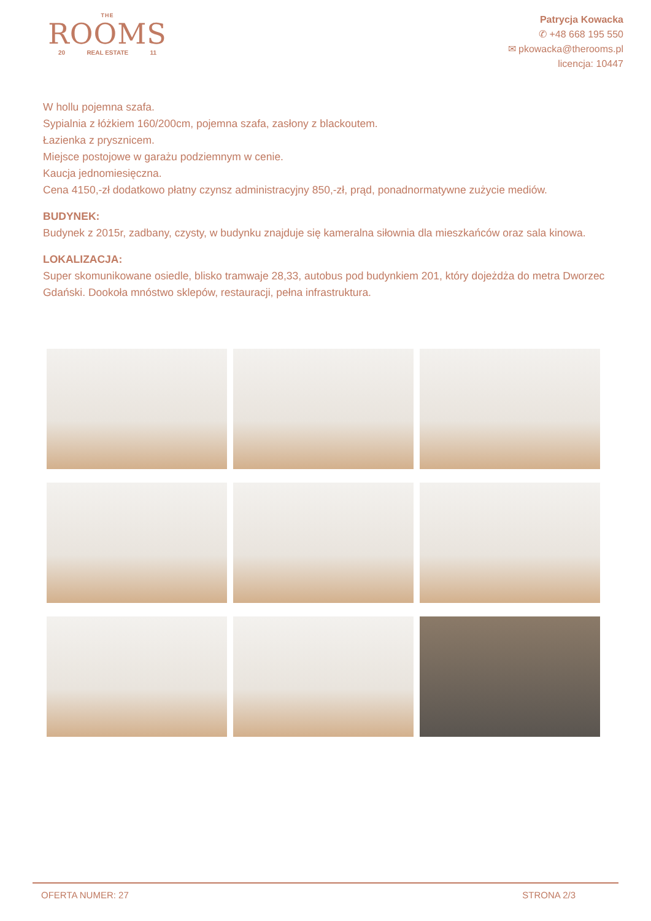THE
ROOMS
20 REAL ESTATE 11
Patrycja Kowacka
✆ +48 668 195 550
✉ pkowacka@therooms.pl
licencja: 10447
W hollu pojemna szafa.
Sypialnia z łóżkiem 160/200cm, pojemna szafa, zasłony z blackoutem.
Łazienka z prysznicem.
Miejsce postojowe w garażu podziemnym w cenie.
Kaucja jednomiesięczna.
Cena 4150,-zł dodatkowo płatny czynsz administracyjny 850,-zł, prąd, ponadnormatywne zużycie mediów.
BUDYNEK:
Budynek z 2015r, zadbany, czysty, w budynku znajduje się kameralna siłownia dla mieszkańców oraz sala kinowa.
LOKALIZACJA:
Super skomunikowane osiedle, blisko tramwaje 28,33, autobus pod budynkiem 201, który dojeżdża do metra Dworzec Gdański. Dookoła mnóstwo sklepów, restauracji, pełna infrastruktura.
OFERTA NUMER: 27 STRONA 2/3